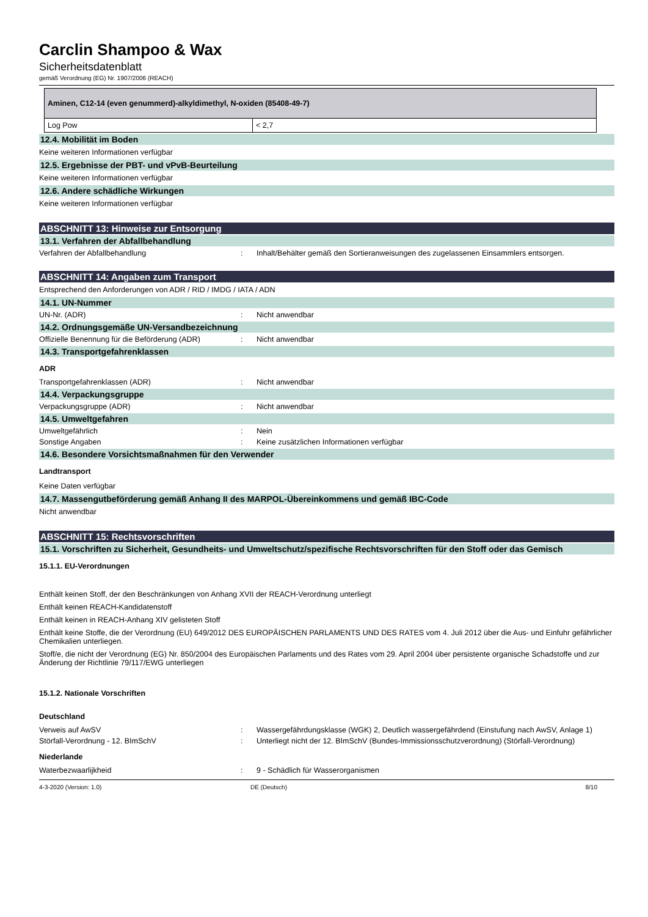Carclin Shampoo & Wax
Sicherheitsdatenblatt
gemäß Verordnung (EG) Nr. 1907/2006 (REACH)
| Aminen, C12-14 (even genummerd)-alkyldimethyl, N-oxiden (85408-49-7) | |
| Log Pow | < 2,7 |
12.4. Mobilität im Boden
Keine weiteren Informationen verfügbar
12.5. Ergebnisse der PBT- und vPvB-Beurteilung
Keine weiteren Informationen verfügbar
12.6. Andere schädliche Wirkungen
Keine weiteren Informationen verfügbar
ABSCHNITT 13: Hinweise zur Entsorgung
13.1. Verfahren der Abfallbehandlung
Verfahren der Abfallbehandlung: Inhalt/Behälter gemäß den Sortieranweisungen des zugelassenen Einsammlers entsorgen.
ABSCHNITT 14: Angaben zum Transport
Entsprechend den Anforderungen von ADR / RID / IMDG / IATA / ADN
14.1. UN-Nummer
UN-Nr. (ADR): Nicht anwendbar
14.2. Ordnungsgemäße UN-Versandbezeichnung
Offizielle Benennung für die Beförderung (ADR): Nicht anwendbar
14.3. Transportgefahrenklassen
ADR
Transportgefahrenklassen (ADR): Nicht anwendbar
14.4. Verpackungsgruppe
Verpackungsgruppe (ADR): Nicht anwendbar
14.5. Umweltgefahren
Umweltgefährlich: Nein
Sonstige Angaben: Keine zusätzlichen Informationen verfügbar
14.6. Besondere Vorsichtsmaßnahmen für den Verwender
Landtransport
Keine Daten verfügbar
14.7. Massengutbeförderung gemäß Anhang II des MARPOL-Übereinkommens und gemäß IBC-Code
Nicht anwendbar
ABSCHNITT 15: Rechtsvorschriften
15.1. Vorschriften zu Sicherheit, Gesundheits- und Umweltschutz/spezifische Rechtsvorschriften für den Stoff oder das Gemisch
15.1.1. EU-Verordnungen
Enthält keinen Stoff, der den Beschränkungen von Anhang XVII der REACH-Verordnung unterliegt
Enthält keinen REACH-Kandidatenstoff
Enthält keinen in REACH-Anhang XIV gelisteten Stoff
Enthält keine Stoffe, die der Verordnung (EU) 649/2012 DES EUROPÄISCHEN PARLAMENTS UND DES RATES vom 4. Juli 2012 über die Aus- und Einfuhr gefährlicher Chemikalien unterliegen.
Stoff/e, die nicht der Verordnung (EG) Nr. 850/2004 des Europäischen Parlaments und des Rates vom 29. April 2004 über persistente organische Schadstoffe und zur Änderung der Richtlinie 79/117/EWG unterliegen
15.1.2. Nationale Vorschriften
Deutschland
Verweis auf AwSV: Wassergefährdungsklasse (WGK) 2, Deutlich wassergefährdend (Einstufung nach AwSV, Anlage 1)
Störfall-Verordnung - 12. BImSchV: Unterliegt nicht der 12. BImSchV (Bundes-Immissionsschutzverordnung) (Störfall-Verordnung)
Niederlande
Waterbezwaarlijkheid: 9 - Schädlich für Wasserorganismen
4-3-2020 (Version: 1.0) DE (Deutsch) 8/10